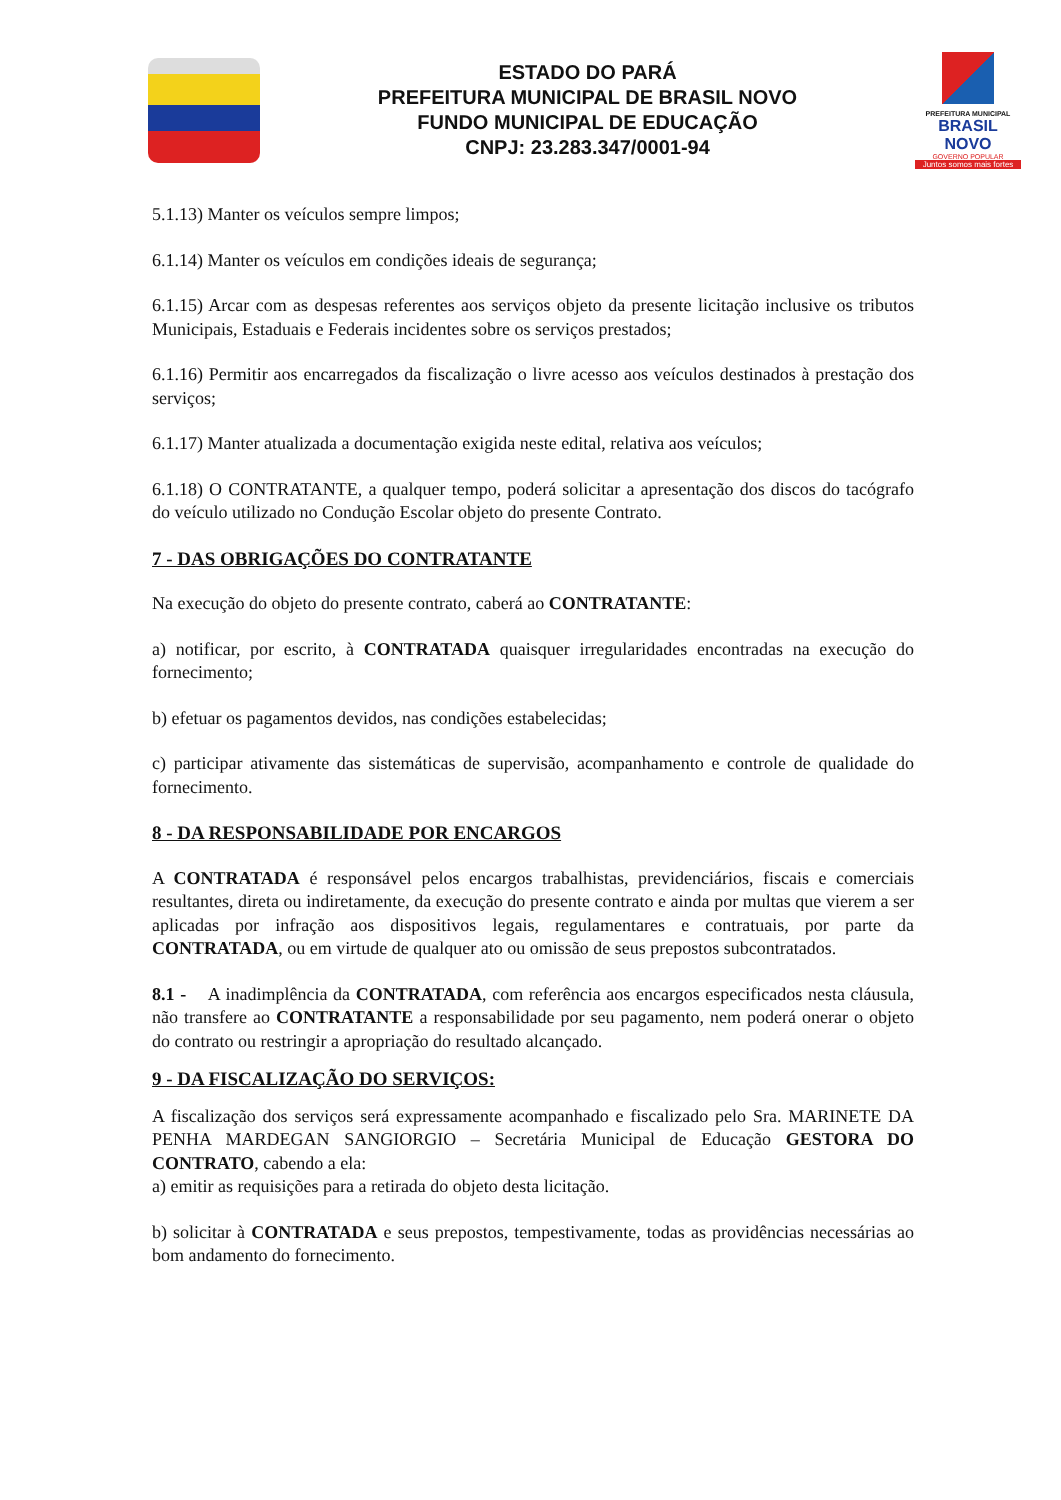ESTADO DO PARÁ
PREFEITURA MUNICIPAL DE BRASIL NOVO
FUNDO MUNICIPAL DE EDUCAÇÃO
CNPJ: 23.283.347/0001-94
PREFEITURA MUNICIPAL
BRASIL NOVO
GOVERNO POPULAR
Juntos somos mais fortes
5.1.13) Manter os veículos sempre limpos;
6.1.14) Manter os veículos em condições ideais de segurança;
6.1.15) Arcar com as despesas referentes aos serviços objeto da presente licitação inclusive os tributos Municipais, Estaduais e Federais incidentes sobre os serviços prestados;
6.1.16) Permitir aos encarregados da fiscalização o livre acesso aos veículos destinados à prestação dos serviços;
6.1.17) Manter atualizada a documentação exigida neste edital, relativa aos veículos;
6.1.18) O CONTRATANTE, a qualquer tempo, poderá solicitar a apresentação dos discos do tacógrafo do veículo utilizado no Condução Escolar objeto do presente Contrato.
7 - DAS OBRIGAÇÕES DO CONTRATANTE
Na execução do objeto do presente contrato, caberá ao CONTRATANTE:
a) notificar, por escrito, à CONTRATADA quaisquer irregularidades encontradas na execução do fornecimento;
b) efetuar os pagamentos devidos, nas condições estabelecidas;
c) participar ativamente das sistemáticas de supervisão, acompanhamento e controle de qualidade do fornecimento.
8 - DA RESPONSABILIDADE POR ENCARGOS
A CONTRATADA é responsável pelos encargos trabalhistas, previdenciários, fiscais e comerciais resultantes, direta ou indiretamente, da execução do presente contrato e ainda por multas que vierem a ser aplicadas por infração aos dispositivos legais, regulamentares e contratuais, por parte da CONTRATADA, ou em virtude de qualquer ato ou omissão de seus prepostos subcontratados.
8.1 - A inadimplência da CONTRATADA, com referência aos encargos especificados nesta cláusula, não transfere ao CONTRATANTE a responsabilidade por seu pagamento, nem poderá onerar o objeto do contrato ou restringir a apropriação do resultado alcançado.
9 - DA FISCALIZAÇÃO DO SERVIÇOS:
A fiscalização dos serviços será expressamente acompanhado e fiscalizado pelo Sra. MARINETE DA PENHA MARDEGAN SANGIORGIO – Secretária Municipal de Educação GESTORA DO CONTRATO, cabendo a ela:
a) emitir as requisições para a retirada do objeto desta licitação.
b) solicitar à CONTRATADA e seus prepostos, tempestivamente, todas as providências necessárias ao bom andamento do fornecimento.